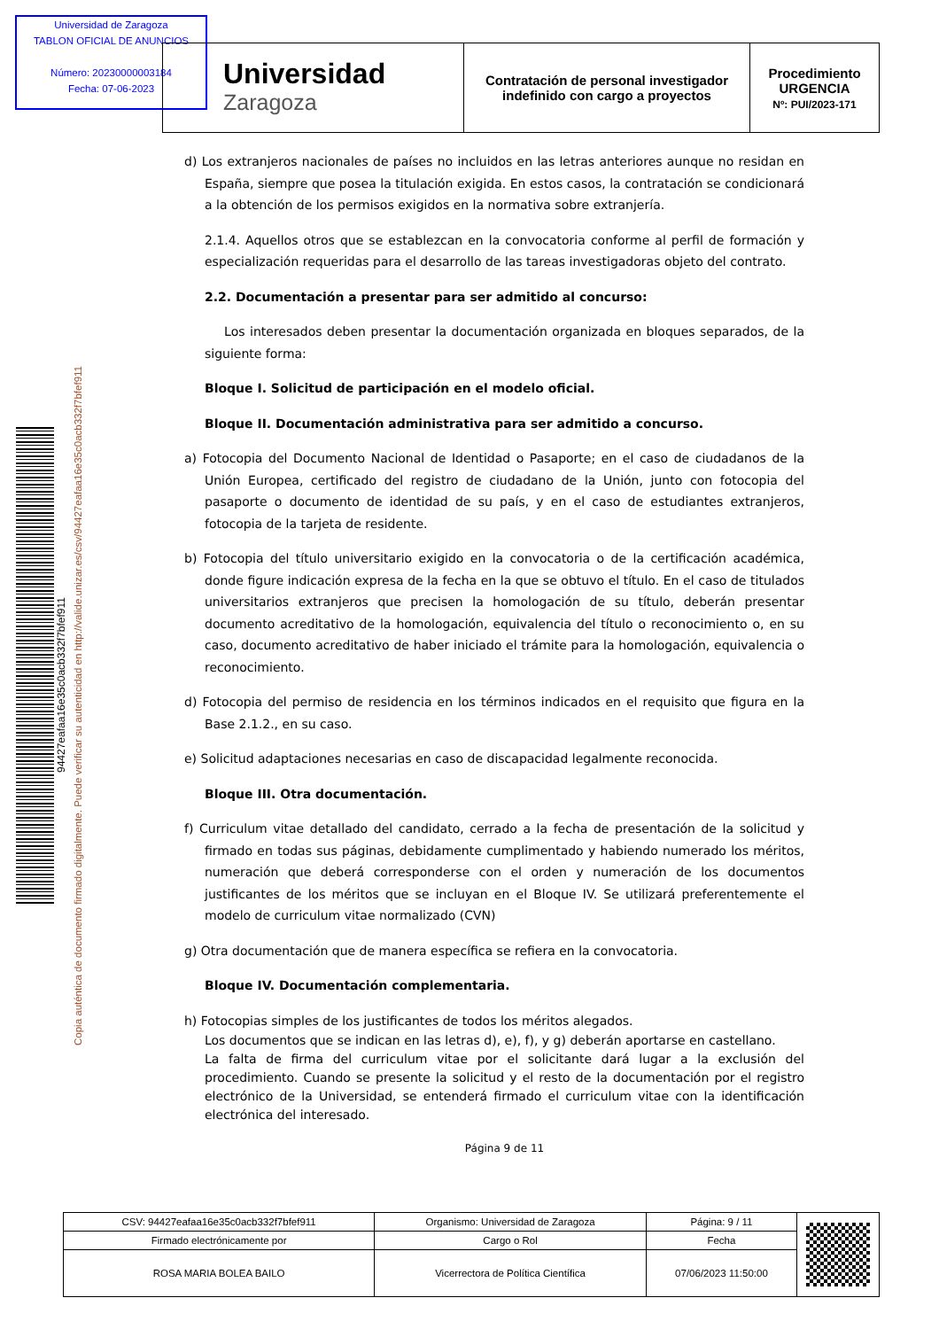Universidad de Zaragoza
TABLON OFICIAL DE ANUNCIOS
Número: 202300000031​84
Fecha: 07-06-2023
| Universidad Zaragoza | Contratación de personal investigador indefinido con cargo a proyectos | Procedimiento URGENCIA Nº: PUI/2023-171 |
Copia auténtica de documento firmado digitalmente. Puede verificar su autenticidad en http://valide.unizar.es/csv/94427eafaa16e35c0acb332f7bfef911
94427eafaa16e35c0acb332f7bfef911
d) Los extranjeros nacionales de países no incluidos en las letras anteriores aunque no residan en España, siempre que posea la titulación exigida. En estos casos, la contratación se condicionará a la obtención de los permisos exigidos en la normativa sobre extranjería.
2.1.4. Aquellos otros que se establezcan en la convocatoria conforme al perfil de formación y especialización requeridas para el desarrollo de las tareas investigadoras objeto del contrato.
2.2. Documentación a presentar para ser admitido al concurso:
Los interesados deben presentar la documentación organizada en bloques separados, de la siguiente forma:
Bloque I. Solicitud de participación en el modelo oficial.
Bloque II. Documentación administrativa para ser admitido a concurso.
a) Fotocopia del Documento Nacional de Identidad o Pasaporte; en el caso de ciudadanos de la Unión Europea, certificado del registro de ciudadano de la Unión, junto con fotocopia del pasaporte o documento de identidad de su país, y en el caso de estudiantes extranjeros, fotocopia de la tarjeta de residente.
b) Fotocopia del título universitario exigido en la convocatoria o de la certificación académica, donde figure indicación expresa de la fecha en la que se obtuvo el título. En el caso de titulados universitarios extranjeros que precisen la homologación de su título, deberán presentar documento acreditativo de la homologación, equivalencia del título o reconocimiento o, en su caso, documento acreditativo de haber iniciado el trámite para la homologación, equivalencia o reconocimiento.
d) Fotocopia del permiso de residencia en los términos indicados en el requisito que figura en la Base 2.1.2., en su caso.
e) Solicitud adaptaciones necesarias en caso de discapacidad legalmente reconocida.
Bloque III. Otra documentación.
f) Curriculum vitae detallado del candidato, cerrado a la fecha de presentación de la solicitud y firmado en todas sus páginas, debidamente cumplimentado y habiendo numerado los méritos, numeración que deberá corresponderse con el orden y numeración de los documentos justificantes de los méritos que se incluyan en el Bloque IV. Se utilizará preferentemente el modelo de curriculum vitae normalizado (CVN)
g) Otra documentación que de manera específica se refiera en la convocatoria.
Bloque IV. Documentación complementaria.
h) Fotocopias simples de los justificantes de todos los méritos alegados.
Los documentos que se indican en las letras d), e), f), y g) deberán aportarse en castellano.
La falta de firma del curriculum vitae por el solicitante dará lugar a la exclusión del procedimiento. Cuando se presente la solicitud y el resto de la documentación por el registro electrónico de la Universidad, se entenderá firmado el curriculum vitae con la identificación electrónica del interesado.
Página 9 de 11
| CSV: 94427eafaa16e35c0acb332f7bfef911 | Organismo: Universidad de Zaragoza | Página: 9 / 11 | |
| Firmado electrónicamente por | Cargo o Rol | Fecha | |
| ROSA MARIA BOLEA BAILO | Vicerrectora de Política Científica | 07/06/2023 11:50:00 | |